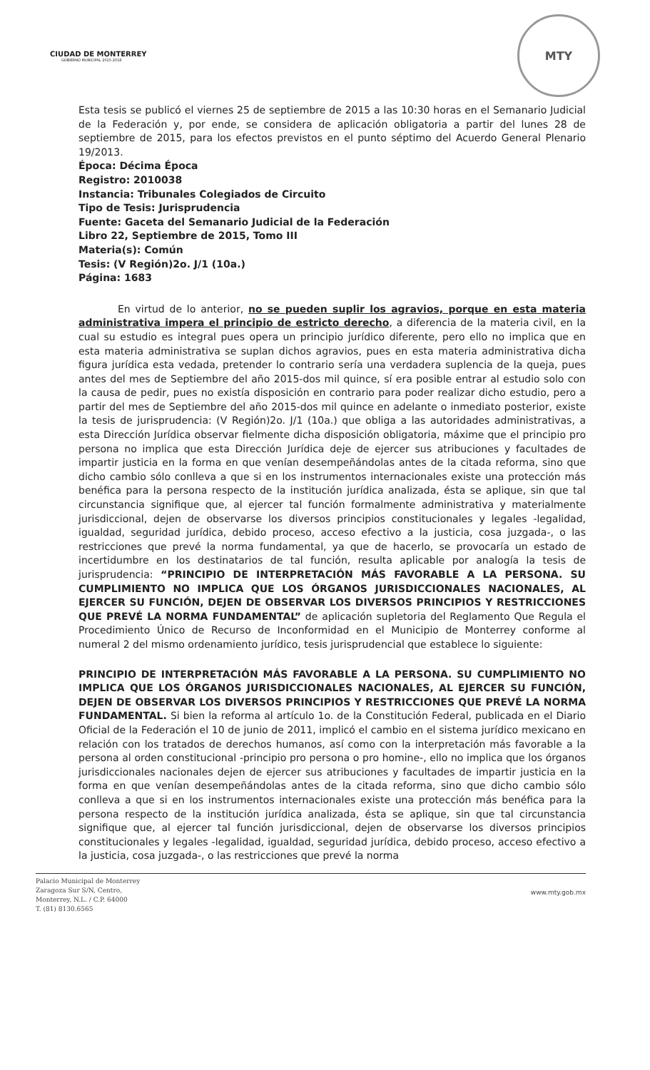CIUDAD DE MONTERREY
GOBIERNO MUNICIPAL 2015-2018
MTY
Esta tesis se publicó el viernes 25 de septiembre de 2015 a las 10:30 horas en el Semanario Judicial de la Federación y, por ende, se considera de aplicación obligatoria a partir del lunes 28 de septiembre de 2015, para los efectos previstos en el punto séptimo del Acuerdo General Plenario 19/2013.
Época: Décima Época
Registro: 2010038
Instancia: Tribunales Colegiados de Circuito
Tipo de Tesis: Jurisprudencia
Fuente: Gaceta del Semanario Judicial de la Federación
Libro 22, Septiembre de 2015, Tomo III
Materia(s): Común
Tesis: (V Región)2o. J/1 (10a.)
Página: 1683
En virtud de lo anterior, no se pueden suplir los agravios, porque en esta materia administrativa impera el principio de estricto derecho, a diferencia de la materia civil, en la cual su estudio es integral pues opera un principio jurídico diferente, pero ello no implica que en esta materia administrativa se suplan dichos agravios, pues en esta materia administrativa dicha figura jurídica esta vedada, pretender lo contrario sería una verdadera suplencia de la queja, pues antes del mes de Septiembre del año 2015-dos mil quince, sí era posible entrar al estudio solo con la causa de pedir, pues no existía disposición en contrario para poder realizar dicho estudio, pero a partir del mes de Septiembre del año 2015-dos mil quince en adelante o inmediato posterior, existe la tesis de jurisprudencia: (V Región)2o. J/1 (10a.) que obliga a las autoridades administrativas, a esta Dirección Jurídica observar fielmente dicha disposición obligatoria, máxime que el principio pro persona no implica que esta Dirección Jurídica deje de ejercer sus atribuciones y facultades de impartir justicia en la forma en que venían desempeñándolas antes de la citada reforma, sino que dicho cambio sólo conlleva a que si en los instrumentos internacionales existe una protección más benéfica para la persona respecto de la institución jurídica analizada, ésta se aplique, sin que tal circunstancia signifique que, al ejercer tal función formalmente administrativa y materialmente jurisdiccional, dejen de observarse los diversos principios constitucionales y legales -legalidad, igualdad, seguridad jurídica, debido proceso, acceso efectivo a la justicia, cosa juzgada-, o las restricciones que prevé la norma fundamental, ya que de hacerlo, se provocaría un estado de incertidumbre en los destinatarios de tal función, resulta aplicable por analogía la tesis de jurisprudencia: “PRINCIPIO DE INTERPRETACIÓN MÁS FAVORABLE A LA PERSONA. SU CUMPLIMIENTO NO IMPLICA QUE LOS ÓRGANOS JURISDICCIONALES NACIONALES, AL EJERCER SU FUNCIÓN, DEJEN DE OBSERVAR LOS DIVERSOS PRINCIPIOS Y RESTRICCIONES QUE PREVÉ LA NORMA FUNDAMENTAL” de aplicación supletoria del Reglamento Que Regula el Procedimiento Único de Recurso de Inconformidad en el Municipio de Monterrey conforme al numeral 2 del mismo ordenamiento jurídico, tesis jurisprudencial que establece lo siguiente:
PRINCIPIO DE INTERPRETACIÓN MÁS FAVORABLE A LA PERSONA. SU CUMPLIMIENTO NO IMPLICA QUE LOS ÓRGANOS JURISDICCIONALES NACIONALES, AL EJERCER SU FUNCIÓN, DEJEN DE OBSERVAR LOS DIVERSOS PRINCIPIOS Y RESTRICCIONES QUE PREVÉ LA NORMA FUNDAMENTAL. Si bien la reforma al artículo 1o. de la Constitución Federal, publicada en el Diario Oficial de la Federación el 10 de junio de 2011, implicó el cambio en el sistema jurídico mexicano en relación con los tratados de derechos humanos, así como con la interpretación más favorable a la persona al orden constitucional -principio pro persona o pro homine-, ello no implica que los órganos jurisdiccionales nacionales dejen de ejercer sus atribuciones y facultades de impartir justicia en la forma en que venían desempeñándolas antes de la citada reforma, sino que dicho cambio sólo conlleva a que si en los instrumentos internacionales existe una protección más benéfica para la persona respecto de la institución jurídica analizada, ésta se aplique, sin que tal circunstancia signifique que, al ejercer tal función jurisdiccional, dejen de observarse los diversos principios constitucionales y legales -legalidad, igualdad, seguridad jurídica, debido proceso, acceso efectivo a la justicia, cosa juzgada-, o las restricciones que prevé la norma
Palacio Municipal de Monterrey
Zaragoza Sur S/N, Centro,
Monterrey, N.L. / C.P. 64000
T. (81) 8130.6565
www.mty.gob.mx